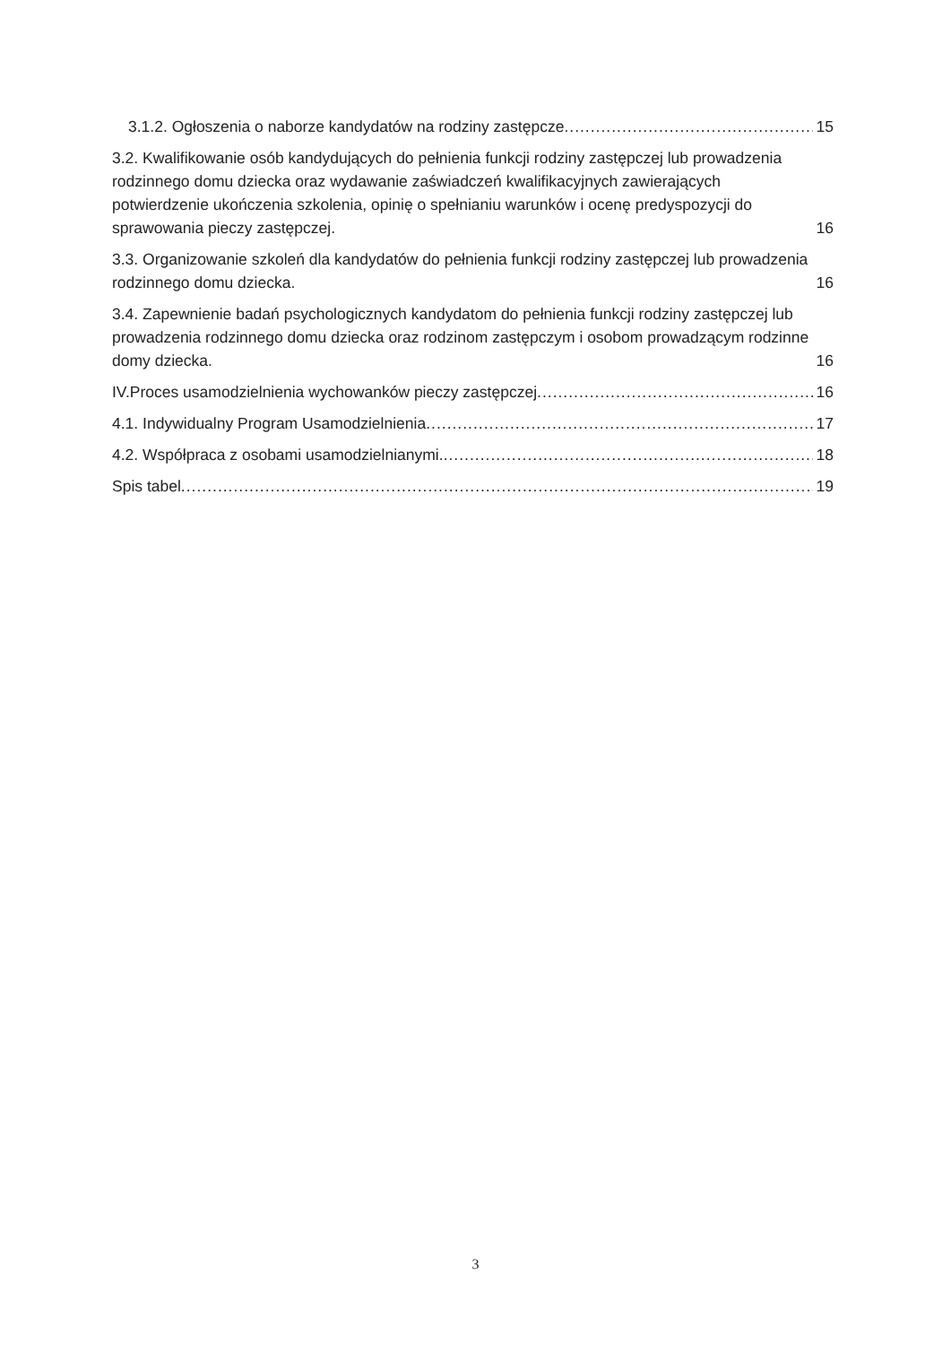3.1.2. Ogłoszenia o naborze kandydatów na rodziny zastępcze 15
3.2. Kwalifikowanie osób kandydujących do pełnienia funkcji rodziny zastępczej lub prowadzenia rodzinnego domu dziecka oraz wydawanie zaświadczeń kwalifikacyjnych zawierających potwierdzenie ukończenia szkolenia, opinię o spełnianiu warunków i ocenę predyspozycji do sprawowania pieczy zastępczej. 16
3.3. Organizowanie szkoleń dla kandydatów do pełnienia funkcji rodziny zastępczej lub prowadzenia rodzinnego domu dziecka. 16
3.4. Zapewnienie badań psychologicznych kandydatom do pełnienia funkcji rodziny zastępczej lub prowadzenia rodzinnego domu dziecka oraz rodzinom zastępczym i osobom prowadzącym rodzinne domy dziecka. 16
IV.Proces usamodzielnienia wychowanków pieczy zastępczej 16
4.1. Indywidualny Program Usamodzielnienia 17
4.2. Współpraca z osobami usamodzielnianymi. 18
Spis tabel 19
3